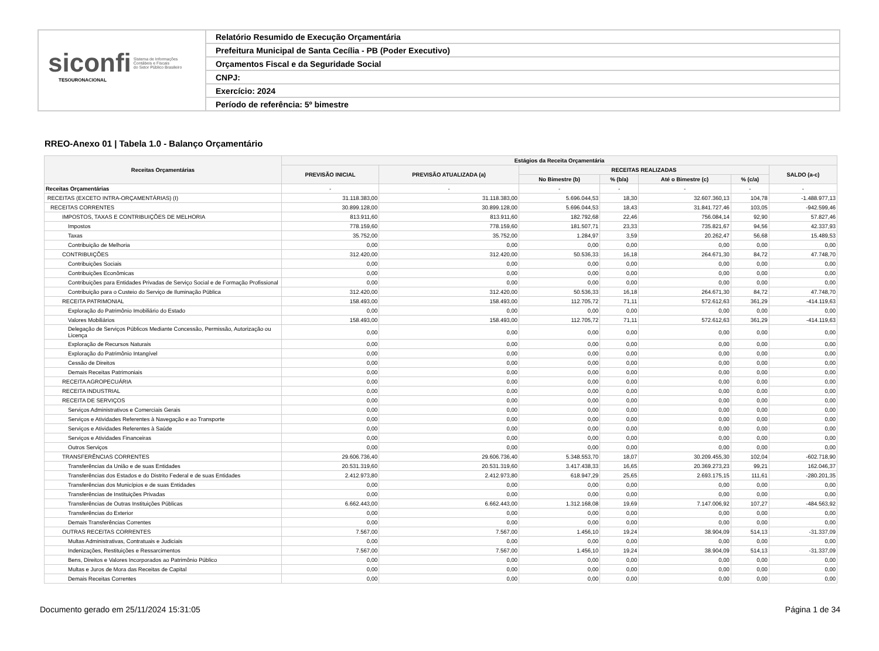siconfi Sistema de Informações
Contábeis e Fiscais
do Setor Público Brasileiro
TESOURONACIONAL
Relatório Resumido de Execução Orçamentária
Prefeitura Municipal de Santa Cecília - PB (Poder Executivo)
Orçamentos Fiscal e da Seguridade Social
CNPJ:
Exercício: 2024
Período de referência: 5º bimestre
RREO-Anexo 01 | Tabela 1.0 - Balanço Orçamentário
| Receitas Orçamentárias | Estágios da Receita Orçamentária | | | | | | |
| --- | --- | --- | --- | --- | --- | --- | --- |
| | PREVISÃO INICIAL | PREVISÃO ATUALIZADA (a) | RECEITAS REALIZADAS | | | | SALDO (a-c) |
| | | | No Bimestre (b) | % (b/a) | Até o Bimestre (c) | % (c/a) | |
| Receitas Orçamentárias | - | - | - | - | - | - | - |
| RECEITAS (EXCETO INTRA-ORÇAMENTÁRIAS) (I) | 31.118.383,00 | 31.118.383,00 | 5.696.044,53 | 18,30 | 32.607.360,13 | 104,78 | -1.488.977,13 |
| RECEITAS CORRENTES | 30.899.128,00 | 30.899.128,00 | 5.696.044,53 | 18,43 | 31.841.727,46 | 103,05 | -942.599,46 |
| IMPOSTOS, TAXAS E CONTRIBUIÇÕES DE MELHORIA | 813.911,60 | 813.911,60 | 182.792,68 | 22,46 | 756.084,14 | 92,90 | 57.827,46 |
| Impostos | 778.159,60 | 778.159,60 | 181.507,71 | 23,33 | 735.821,67 | 94,56 | 42.337,93 |
| Taxas | 35.752,00 | 35.752,00 | 1.284,97 | 3,59 | 20.262,47 | 56,68 | 15.489,53 |
| Contribuição de Melhoria | 0,00 | 0,00 | 0,00 | 0,00 | 0,00 | 0,00 | 0,00 |
| CONTRIBUIÇÕES | 312.420,00 | 312.420,00 | 50.536,33 | 16,18 | 264.671,30 | 84,72 | 47.748,70 |
| Contribuições Sociais | 0,00 | 0,00 | 0,00 | 0,00 | 0,00 | 0,00 | 0,00 |
| Contribuições Econômicas | 0,00 | 0,00 | 0,00 | 0,00 | 0,00 | 0,00 | 0,00 |
| Contribuições para Entidades Privadas de Serviço Social e de Formação Profissional | 0,00 | 0,00 | 0,00 | 0,00 | 0,00 | 0,00 | 0,00 |
| Contribuição para o Custeio do Serviço de Iluminação Pública | 312.420,00 | 312.420,00 | 50.536,33 | 16,18 | 264.671,30 | 84,72 | 47.748,70 |
| RECEITA PATRIMONIAL | 158.493,00 | 158.493,00 | 112.705,72 | 71,11 | 572.612,63 | 361,29 | -414.119,63 |
| Exploração do Patrimônio Imobiliário do Estado | 0,00 | 0,00 | 0,00 | 0,00 | 0,00 | 0,00 | 0,00 |
| Valores Mobiliários | 158.493,00 | 158.493,00 | 112.705,72 | 71,11 | 572.612,63 | 361,29 | -414.119,63 |
| Delegação de Serviços Públicos Mediante Concessão, Permissão, Autorização ou Licença | 0,00 | 0,00 | 0,00 | 0,00 | 0,00 | 0,00 | 0,00 |
| Exploração de Recursos Naturais | 0,00 | 0,00 | 0,00 | 0,00 | 0,00 | 0,00 | 0,00 |
| Exploração do Patrimônio Intangível | 0,00 | 0,00 | 0,00 | 0,00 | 0,00 | 0,00 | 0,00 |
| Cessão de Direitos | 0,00 | 0,00 | 0,00 | 0,00 | 0,00 | 0,00 | 0,00 |
| Demais Receitas Patrimoniais | 0,00 | 0,00 | 0,00 | 0,00 | 0,00 | 0,00 | 0,00 |
| RECEITA AGROPECUÁRIA | 0,00 | 0,00 | 0,00 | 0,00 | 0,00 | 0,00 | 0,00 |
| RECEITA INDUSTRIAL | 0,00 | 0,00 | 0,00 | 0,00 | 0,00 | 0,00 | 0,00 |
| RECEITA DE SERVIÇOS | 0,00 | 0,00 | 0,00 | 0,00 | 0,00 | 0,00 | 0,00 |
| Serviços Administrativos e Comerciais Gerais | 0,00 | 0,00 | 0,00 | 0,00 | 0,00 | 0,00 | 0,00 |
| Serviços e Atividades Referentes à Navegação e ao Transporte | 0,00 | 0,00 | 0,00 | 0,00 | 0,00 | 0,00 | 0,00 |
| Serviços e Atividades Referentes à Saúde | 0,00 | 0,00 | 0,00 | 0,00 | 0,00 | 0,00 | 0,00 |
| Serviços e Atividades Financeiras | 0,00 | 0,00 | 0,00 | 0,00 | 0,00 | 0,00 | 0,00 |
| Outros Serviços | 0,00 | 0,00 | 0,00 | 0,00 | 0,00 | 0,00 | 0,00 |
| TRANSFERÊNCIAS CORRENTES | 29.606.736,40 | 29.606.736,40 | 5.348.553,70 | 18,07 | 30.209.455,30 | 102,04 | -602.718,90 |
| Transferências da União e de suas Entidades | 20.531.319,60 | 20.531.319,60 | 3.417.438,33 | 16,65 | 20.369.273,23 | 99,21 | 162.046,37 |
| Transferências dos Estados e do Distrito Federal e de suas Entidades | 2.412.973,80 | 2.412.973,80 | 618.947,29 | 25,65 | 2.693.175,15 | 111,61 | -280.201,35 |
| Transferências dos Municípios e de suas Entidades | 0,00 | 0,00 | 0,00 | 0,00 | 0,00 | 0,00 | 0,00 |
| Transferências de Instituições Privadas | 0,00 | 0,00 | 0,00 | 0,00 | 0,00 | 0,00 | 0,00 |
| Transferências de Outras Instituições Públicas | 6.662.443,00 | 6.662.443,00 | 1.312.168,08 | 19,69 | 7.147.006,92 | 107,27 | -484.563,92 |
| Transferências do Exterior | 0,00 | 0,00 | 0,00 | 0,00 | 0,00 | 0,00 | 0,00 |
| Demais Transferências Correntes | 0,00 | 0,00 | 0,00 | 0,00 | 0,00 | 0,00 | 0,00 |
| OUTRAS RECEITAS CORRENTES | 7.567,00 | 7.567,00 | 1.456,10 | 19,24 | 38.904,09 | 514,13 | -31.337,09 |
| Multas Administrativas, Contratuais e Judiciais | 0,00 | 0,00 | 0,00 | 0,00 | 0,00 | 0,00 | 0,00 |
| Indenizações, Restituições e Ressarcimentos | 7.567,00 | 7.567,00 | 1.456,10 | 19,24 | 38.904,09 | 514,13 | -31.337,09 |
| Bens, Direitos e Valores Incorporados ao Patrimônio Público | 0,00 | 0,00 | 0,00 | 0,00 | 0,00 | 0,00 | 0,00 |
| Multas e Juros de Mora das Receitas de Capital | 0,00 | 0,00 | 0,00 | 0,00 | 0,00 | 0,00 | 0,00 |
| Demais Receitas Correntes | 0,00 | 0,00 | 0,00 | 0,00 | 0,00 | 0,00 | 0,00 |
Documento gerado em 25/11/2024 15:31:05 Página 1 de 34